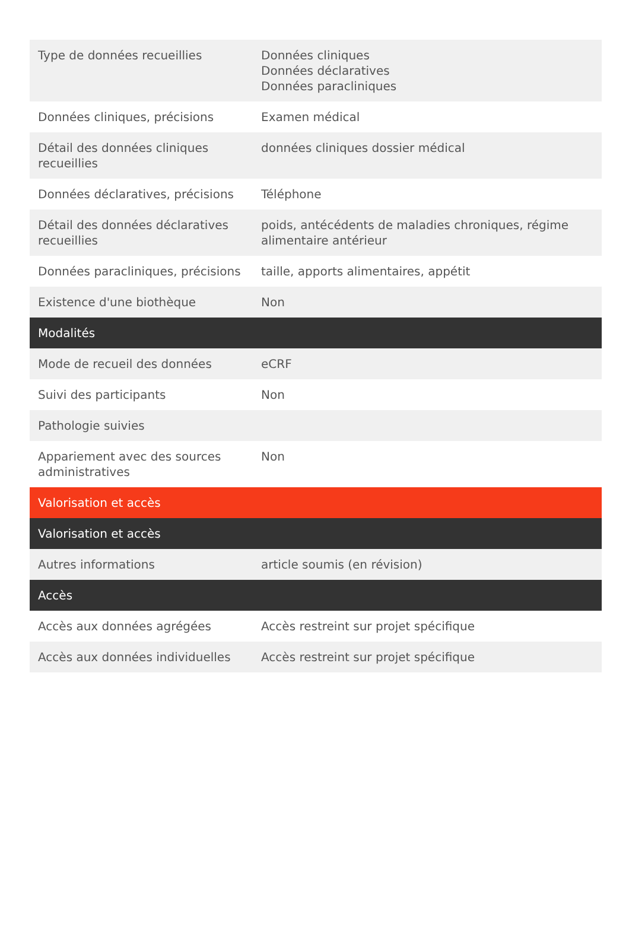| Type de données recueillies | Données cliniques Données déclaratives Données paracliniques |
| Données cliniques, précisions | Examen médical |
| Détail des données cliniques recueillies | données cliniques dossier médical |
| Données déclaratives, précisions | Téléphone |
| Détail des données déclaratives recueillies | poids, antécédents de maladies chroniques, régime alimentaire antérieur |
| Données paracliniques, précisions | taille, apports alimentaires, appétit |
| Existence d'une biothèque | Non |
| Modalités | |
| Mode de recueil des données | eCRF |
| Suivi des participants | Non |
| Pathologie suivies | |
| Appariement avec des sources administratives | Non |
| Valorisation et accès | |
| Valorisation et accès | |
| Autres informations | article soumis (en révision) |
| Accès | |
| Accès aux données agrégées | Accès restreint sur projet spécifique |
| Accès aux données individuelles | Accès restreint sur projet spécifique |